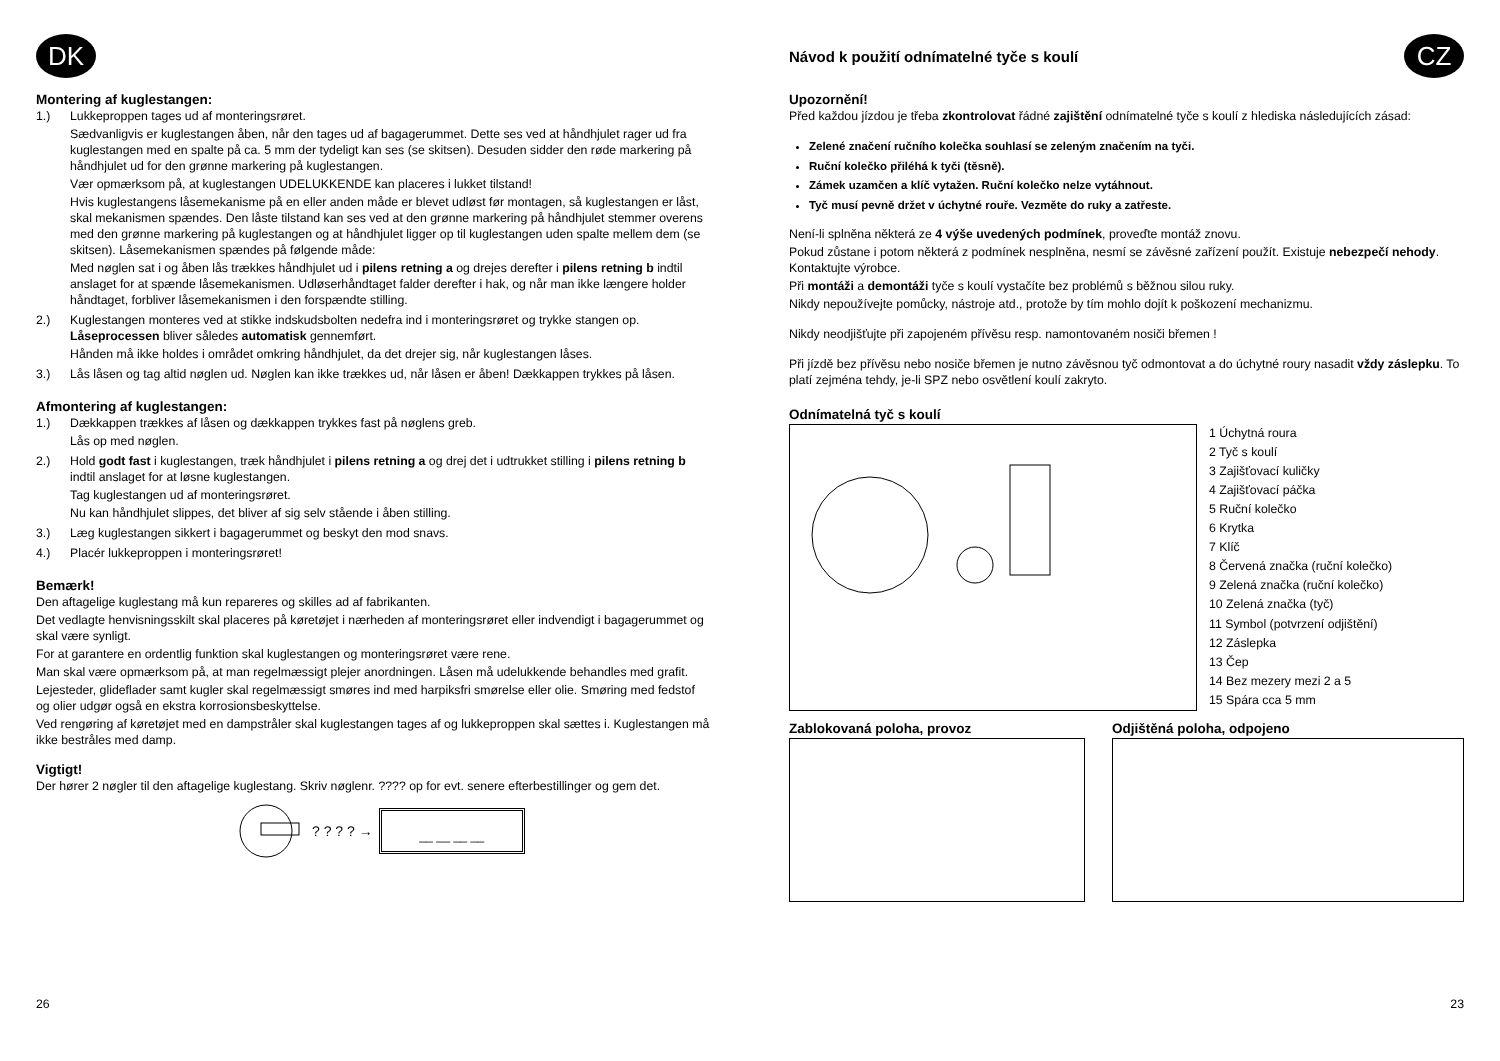DK
Montering af kuglestangen:
1.)
Lukkeproppen tages ud af monteringsrøret.
Sædvanligvis er kuglestangen åben, når den tages ud af bagagerummet. Dette ses ved at håndhjulet rager ud fra kuglestangen med en spalte på ca. 5 mm der tydeligt kan ses (se skitsen). Desuden sidder den røde markering på håndhjulet ud for den grønne markering på kuglestangen.
Vær opmærksom på, at kuglestangen UDELUKKENDE kan placeres i lukket tilstand!
Hvis kuglestangens låsemekanisme på en eller anden måde er blevet udløst før montagen, så kuglestangen er låst, skal mekanismen spændes. Den låste tilstand kan ses ved at den grønne markering på håndhjulet stemmer overens med den grønne markering på kuglestangen og at håndhjulet ligger op til kuglestangen uden spalte mellem dem (se skitsen). Låsemekanismen spændes på følgende måde:
Med nøglen sat i og åben lås trækkes håndhjulet ud i pilens retning a og drejes derefter i pilens retning b indtil anslaget for at spænde låsemekanismen. Udløserhåndtaget falder derefter i hak, og når man ikke længere holder håndtaget, forbliver låsemekanismen i den forspændte stilling.
2.)
Kuglestangen monteres ved at stikke indskudsbolten nedefra ind i monteringsrøret og trykke stangen op. Låseprocessen bliver således automatisk gennemført.
Hånden må ikke holdes i området omkring håndhjulet, da det drejer sig, når kuglestangen låses.
3.)
Lås låsen og tag altid nøglen ud. Nøglen kan ikke trækkes ud, når låsen er åben! Dækkappen trykkes på låsen.
Afmontering af kuglestangen:
1.)
Dækkappen trækkes af låsen og dækkappen trykkes fast på nøglens greb.
Lås op med nøglen.
2.)
Hold godt fast i kuglestangen, træk håndhjulet i pilens retning a og drej det i udtrukket stilling i pilens retning b indtil anslaget for at løsne kuglestangen.
Tag kuglestangen ud af monteringsrøret.
Nu kan håndhjulet slippes, det bliver af sig selv stående i åben stilling.
3.)
Læg kuglestangen sikkert i bagagerummet og beskyt den mod snavs.
4.)
Placér lukkeproppen i monteringsrøret!
Bemærk!
Den aftagelige kuglestang må kun repareres og skilles ad af fabrikanten.
Det vedlagte henvisningsskilt skal placeres på køretøjet i nærheden af monteringsrøret eller indvendigt i bagagerummet og skal være synligt.
For at garantere en ordentlig funktion skal kuglestangen og monteringsrøret være rene.
Man skal være opmærksom på, at man regelmæssigt plejer anordningen. Låsen må udelukkende behandles med grafit.
Lejesteder, glideflader samt kugler skal regelmæssigt smøres ind med harpiksfri smørelse eller olie. Smøring med fedstof og olier udgør også en ekstra korrosionsbeskyttelse.
Ved rengøring af køretøjet med en dampstråler skal kuglestangen tages af og lukkeproppen skal sættes i. Kuglestangen må ikke bestråles med damp.
Vigtigt!
Der hører 2 nøgler til den aftagelige kuglestang. Skriv nøglenr. ???? op for evt. senere efterbestillinger og gem det.
? ? ? ? →
__ __ __ __
Návod k použití odnímatelné tyče s koulí
CZ
Upozornění!
Před každou jízdou je třeba zkontrolovat řádné zajištění odnímatelné tyče s koulí z hlediska následujících zásad:
Zelené značení ručního kolečka souhlasí se zeleným značením na tyči.
Ruční kolečko přiléhá k tyči (těsně).
Zámek uzamčen a klíč vytažen. Ruční kolečko nelze vytáhnout.
Tyč musí pevně držet v úchytné rouře. Vezměte do ruky a zatřeste.
Není-li splněna některá ze 4 výše uvedených podmínek, proveďte montáž znovu.
Pokud zůstane i potom některá z podmínek nesplněna, nesmí se závěsné zařízení použít. Existuje nebezpečí nehody. Kontaktujte výrobce.
Při montáži a demontáži tyče s koulí vystačíte bez problémů s běžnou silou ruky.
Nikdy nepoužívejte pomůcky, nástroje atd., protože by tím mohlo dojít k poškození mechanizmu.
Nikdy neodjišťujte při zapojeném přívěsu resp. namontovaném nosiči břemen !
Při jízdě bez přívěsu nebo nosiče břemen je nutno závěsnou tyč odmontovat a do úchytné roury nasadit vždy záslepku. To platí zejména tehdy, je-li SPZ nebo osvětlení koulí zakryto.
Odnímatelná tyč s koulí
1 Úchytná roura
2 Tyč s koulí
3 Zajišťovací kuličky
4 Zajišťovací páčka
5 Ruční kolečko
6 Krytka
7 Klíč
8 Červená značka (ruční kolečko)
9 Zelená značka (ruční kolečko)
10 Zelená značka (tyč)
11 Symbol (potvrzení odjištění)
12 Záslepka
13 Čep
14 Bez mezery mezi 2 a 5
15 Spára cca 5 mm
Zablokovaná poloha, provoz Odjištěná poloha, odpojeno
26 23